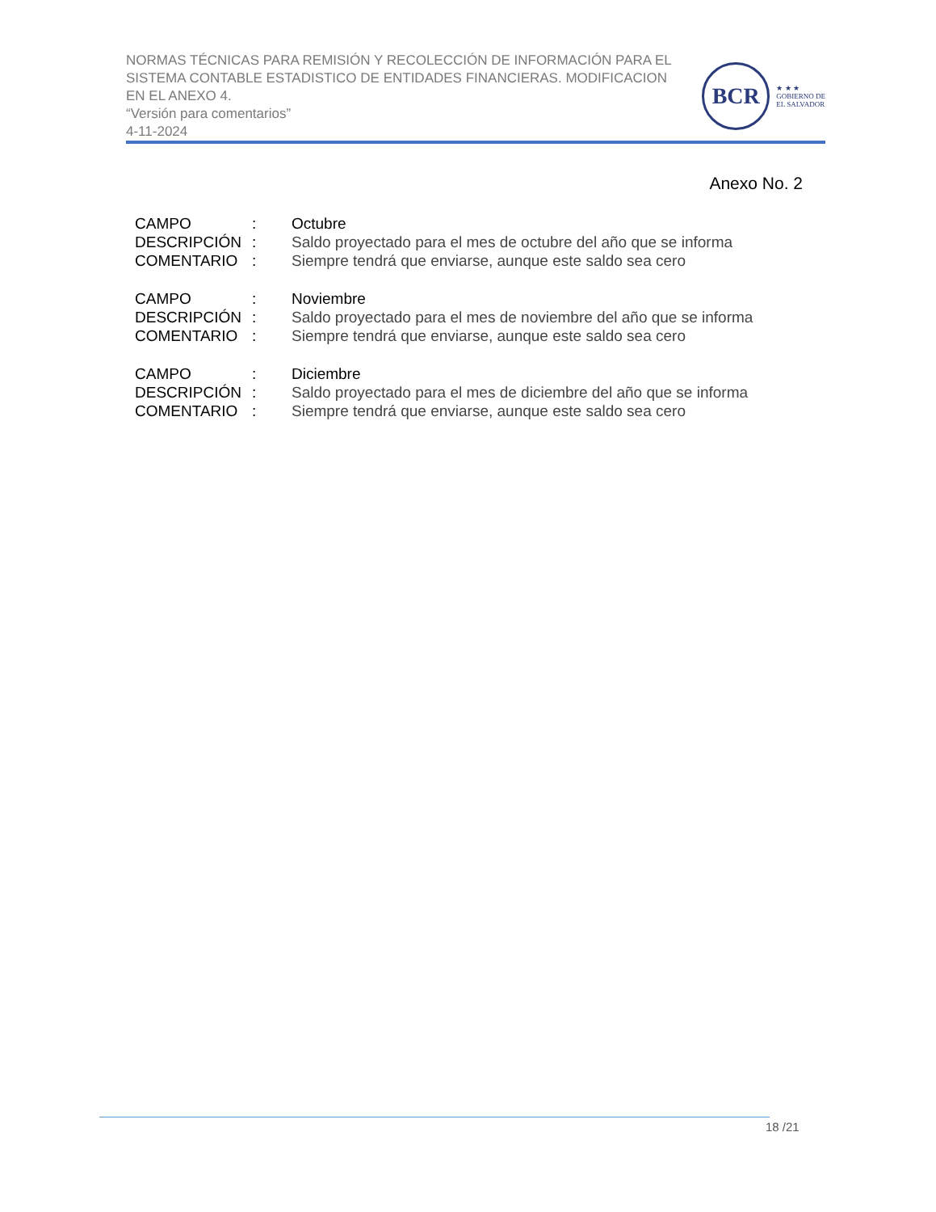NORMAS TÉCNICAS PARA REMISIÓN Y RECOLECCIÓN DE INFORMACIÓN PARA EL SISTEMA CONTABLE ESTADISTICO DE ENTIDADES FINANCIERAS. MODIFICACION EN EL ANEXO 4.
“Versión para comentarios”
4-11-2024
BCR
★ ★ ★
GOBIERNO DE
EL SALVADOR
Anexo No. 2
CAMPO: Octubre
DESCRIPCIÓN: Saldo proyectado para el mes de octubre del año que se informa
COMENTARIO: Siempre tendrá que enviarse, aunque este saldo sea cero
CAMPO: Noviembre
DESCRIPCIÓN: Saldo proyectado para el mes de noviembre del año que se informa
COMENTARIO: Siempre tendrá que enviarse, aunque este saldo sea cero
CAMPO: Diciembre
DESCRIPCIÓN: Saldo proyectado para el mes de diciembre del año que se informa
COMENTARIO: Siempre tendrá que enviarse, aunque este saldo sea cero
18 /21